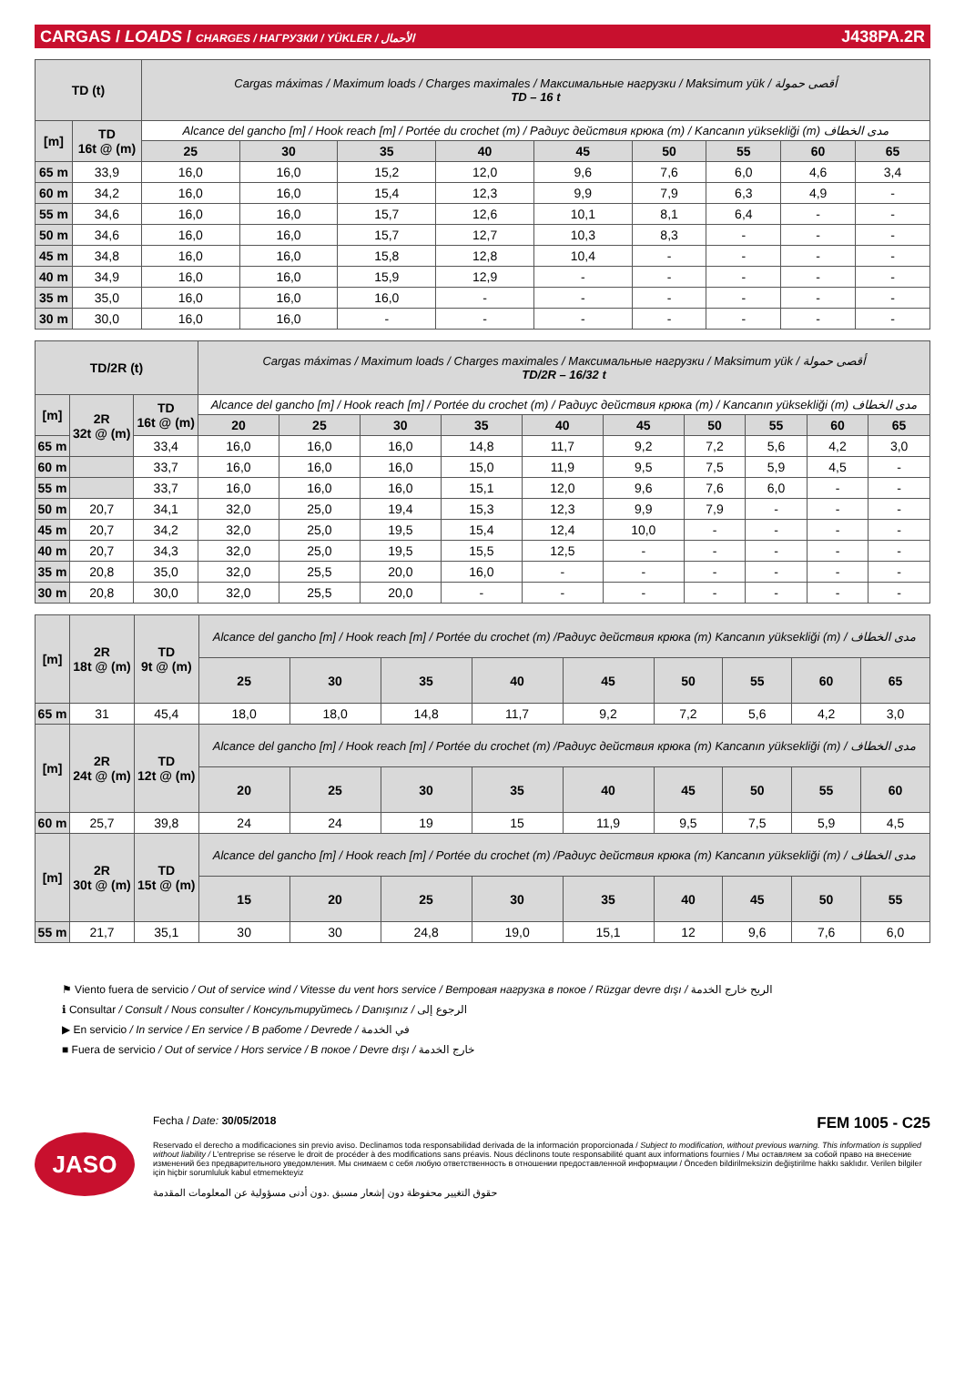CARGAS / LOADS / CHARGES / НАГРУЗКИ / YÜKLER / الأحمال J438PA.2R
| TD (t) | | Cargas máximas / Maximum loads / Charges maximales / Максимальные нагрузки / Maksimum yük / أقصى حمولة TD – 16 t | | | | | | | | |
| --- | --- | --- | --- | --- | --- | --- | --- | --- | --- | --- |
| [m] | TD 16t @ (m) | Alcance del gancho [m] / Hook reach [m] / Portée du crochet (m) / Радиус действия крюка (m) / Kancanın yüksekliği (m) مدى الخطاف | | | | | | | | |
| | | 25 | 30 | 35 | 40 | 45 | 50 | 55 | 60 | 65 |
| 65 m | 33,9 | 16,0 | 16,0 | 15,2 | 12,0 | 9,6 | 7,6 | 6,0 | 4,6 | 3,4 |
| 60 m | 34,2 | 16,0 | 16,0 | 15,4 | 12,3 | 9,9 | 7,9 | 6,3 | 4,9 | - |
| 55 m | 34,6 | 16,0 | 16,0 | 15,7 | 12,6 | 10,1 | 8,1 | 6,4 | - | - |
| 50 m | 34,6 | 16,0 | 16,0 | 15,7 | 12,7 | 10,3 | 8,3 | - | - | - |
| 45 m | 34,8 | 16,0 | 16,0 | 15,8 | 12,8 | 10,4 | - | - | - | - |
| 40 m | 34,9 | 16,0 | 16,0 | 15,9 | 12,9 | - | - | - | - | - |
| 35 m | 35,0 | 16,0 | 16,0 | 16,0 | - | - | - | - | - | - |
| 30 m | 30,0 | 16,0 | 16,0 | - | - | - | - | - | - | - |
| TD/2R (t) | | | Cargas máximas / Maximum loads / Charges maximales / Максимальные нагрузки / Maksimum yük / أقصى حمولة TD/2R – 16/32 t | | | | | | | | | |
| --- | --- | --- | --- | --- | --- | --- | --- | --- | --- | --- | --- | --- |
| [m] | 2R 32t @ (m) | TD 16t @ (m) | Alcance del gancho [m] / Hook reach [m] / Portée du crochet (m) / Радиус действия крюка (m) / Kancanın yüksekliği (m) مدى الخطاف | | | | | | | | | |
| | | | 20 | 25 | 30 | 35 | 40 | 45 | 50 | 55 | 60 | 65 |
| 65 m | | 33,4 | 16,0 | 16,0 | 16,0 | 14,8 | 11,7 | 9,2 | 7,2 | 5,6 | 4,2 | 3,0 |
| 60 m | | 33,7 | 16,0 | 16,0 | 16,0 | 15,0 | 11,9 | 9,5 | 7,5 | 5,9 | 4,5 | - |
| 55 m | | 33,7 | 16,0 | 16,0 | 16,0 | 15,1 | 12,0 | 9,6 | 7,6 | 6,0 | - | - |
| 50 m | 20,7 | 34,1 | 32,0 | 25,0 | 19,4 | 15,3 | 12,3 | 9,9 | 7,9 | - | - | - |
| 45 m | 20,7 | 34,2 | 32,0 | 25,0 | 19,5 | 15,4 | 12,4 | 10,0 | - | - | - | - |
| 40 m | 20,7 | 34,3 | 32,0 | 25,0 | 19,5 | 15,5 | 12,5 | - | - | - | - | - |
| 35 m | 20,8 | 35,0 | 32,0 | 25,5 | 20,0 | 16,0 | - | - | - | - | - | - |
| 30 m | 20,8 | 30,0 | 32,0 | 25,5 | 20,0 | - | - | - | - | - | - | - |
| [m] | 2R 18t @ (m) | TD 9t @ (m) | Alcance del gancho [m] / Hook reach [m] / Portée du crochet (m) /Радиус действия крюка (m) Kancanın yüksekliği (m) / مدى الخطاف | | | | | | | | |
| | | | 25 | 30 | 35 | 40 | 45 | 50 | 55 | 60 | 65 |
| 65 m | 31 | 45,4 | 18,0 | 18,0 | 14,8 | 11,7 | 9,2 | 7,2 | 5,6 | 4,2 | 3,0 |
| [m] | 2R 24t @ (m) | TD 12t @ (m) | Alcance del gancho [m] / Hook reach [m] / Portée du crochet (m) /Радиус действия крюка (m) Kancanın yüksekliği (m) / مدى الخطاف | | | | | | | | |
| | | | 20 | 25 | 30 | 35 | 40 | 45 | 50 | 55 | 60 |
| 60 m | 25,7 | 39,8 | 24 | 24 | 19 | 15 | 11,9 | 9,5 | 7,5 | 5,9 | 4,5 |
| [m] | 2R 30t @ (m) | TD 15t @ (m) | Alcance del gancho [m] / Hook reach [m] / Portée du crochet (m) /Радиус действия крюка (m) Kancanın yüksekliği (m) / مدى الخطاف | | | | | | | | |
| | | | 15 | 20 | 25 | 30 | 35 | 40 | 45 | 50 | 55 |
| 55 m | 21,7 | 35,1 | 30 | 30 | 24,8 | 19,0 | 15,1 | 12 | 9,6 | 7,6 | 6,0 |
⚑ Viento fuera de servicio / Out of service wind / Vitesse du vent hors service / Ветровая нагрузка в покое / Rüzgar devre dışı / الريح خارج الخدمة
ℹ Consultar / Consult / Nous consulter / Консультируйтесь / Danışınız / الرجوع إلى
▶ En servicio / In service / En service / В работе / Devrede / في الخدمة
■ Fuera de servicio / Out of service / Hors service / В покое / Devre dışı / خارج الخدمة
JASO
Fecha / Date: 30/05/2018 FEM 1005 - C25
Reservado el derecho a modificaciones sin previo aviso. Declinamos toda responsabilidad derivada de la información proporcionada / Subject to modification, without previous warning. This information is supplied without liability / L'entreprise se réserve le droit de procéder à des modifications sans préavis. Nous déclinons toute responsabilité quant aux informations fournies / Мы оставляем за собой право на внесение изменений без предварительного уведомления. Мы снимаем с себя любую ответственность в отношении предоставленной информации / Önceden bildirilmeksizin değiştirilme hakkı saklıdır. Verilen bilgiler için hiçbir sorumluluk kabul etmemekteyiz
حقوق التغيير محفوظة دون إشعار مسبق .دون أدنى مسؤولية عن المعلومات المقدمة